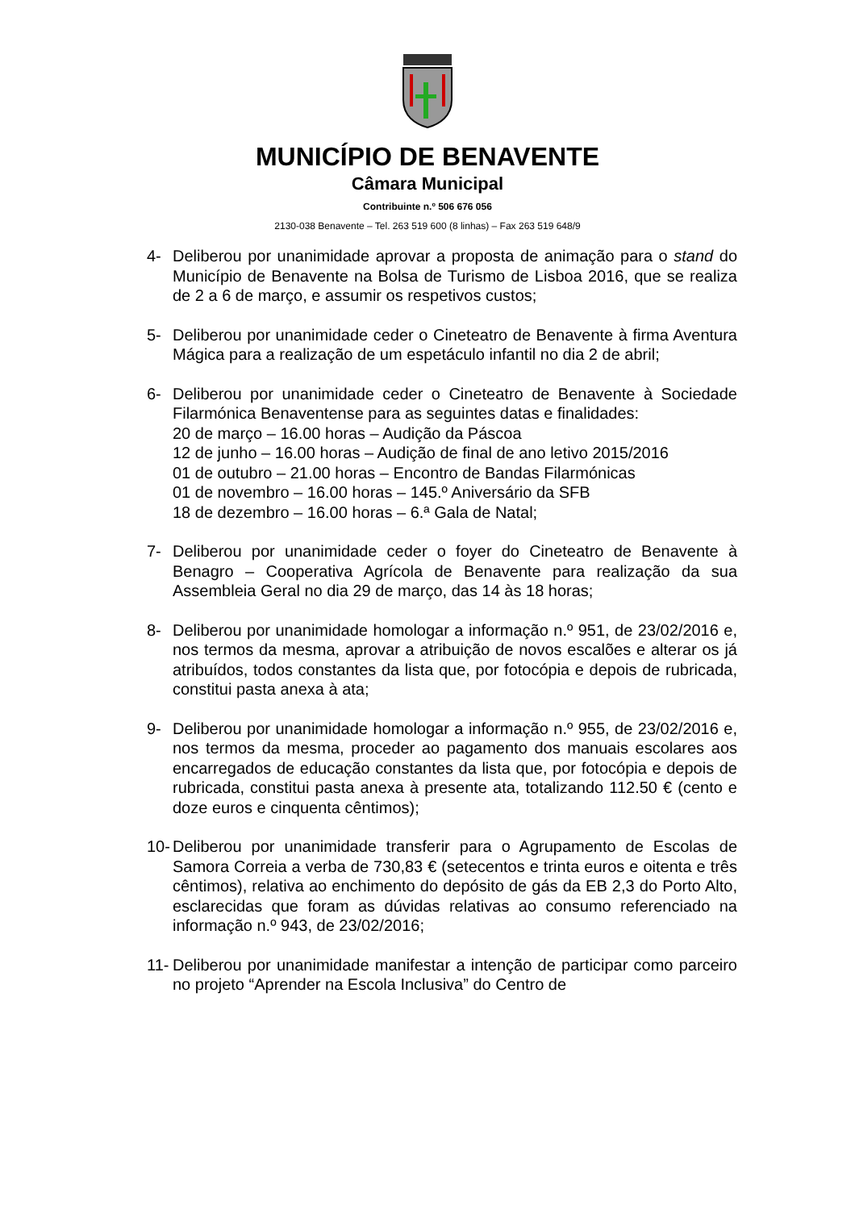MUNICÍPIO DE BENAVENTE
Câmara Municipal
Contribuinte n.º 506 676 056
2130-038 Benavente – Tel. 263 519 600 (8 linhas) – Fax 263 519 648/9
4- Deliberou por unanimidade aprovar a proposta de animação para o stand do Município de Benavente na Bolsa de Turismo de Lisboa 2016, que se realiza de 2 a 6 de março, e assumir os respetivos custos;
5- Deliberou por unanimidade ceder o Cineteatro de Benavente à firma Aventura Mágica para a realização de um espetáculo infantil no dia 2 de abril;
6- Deliberou por unanimidade ceder o Cineteatro de Benavente à Sociedade Filarmónica Benaventense para as seguintes datas e finalidades:
20 de março – 16.00 horas – Audição da Páscoa
12 de junho – 16.00 horas – Audição de final de ano letivo 2015/2016
01 de outubro – 21.00 horas – Encontro de Bandas Filarmónicas
01 de novembro – 16.00 horas – 145.º Aniversário da SFB
18 de dezembro – 16.00 horas – 6.ª Gala de Natal;
7- Deliberou por unanimidade ceder o foyer do Cineteatro de Benavente à Benagro – Cooperativa Agrícola de Benavente para realização da sua Assembleia Geral no dia 29 de março, das 14 às 18 horas;
8- Deliberou por unanimidade homologar a informação n.º 951, de 23/02/2016 e, nos termos da mesma, aprovar a atribuição de novos escalões e alterar os já atribuídos, todos constantes da lista que, por fotocópia e depois de rubricada, constitui pasta anexa à ata;
9- Deliberou por unanimidade homologar a informação n.º 955, de 23/02/2016 e, nos termos da mesma, proceder ao pagamento dos manuais escolares aos encarregados de educação constantes da lista que, por fotocópia e depois de rubricada, constitui pasta anexa à presente ata, totalizando 112.50 € (cento e doze euros e cinquenta cêntimos);
10- Deliberou por unanimidade transferir para o Agrupamento de Escolas de Samora Correia a verba de 730,83 € (setecentos e trinta euros e oitenta e três cêntimos), relativa ao enchimento do depósito de gás da EB 2,3 do Porto Alto, esclarecidas que foram as dúvidas relativas ao consumo referenciado na informação n.º 943, de 23/02/2016;
11- Deliberou por unanimidade manifestar a intenção de participar como parceiro no projeto “Aprender na Escola Inclusiva” do Centro de